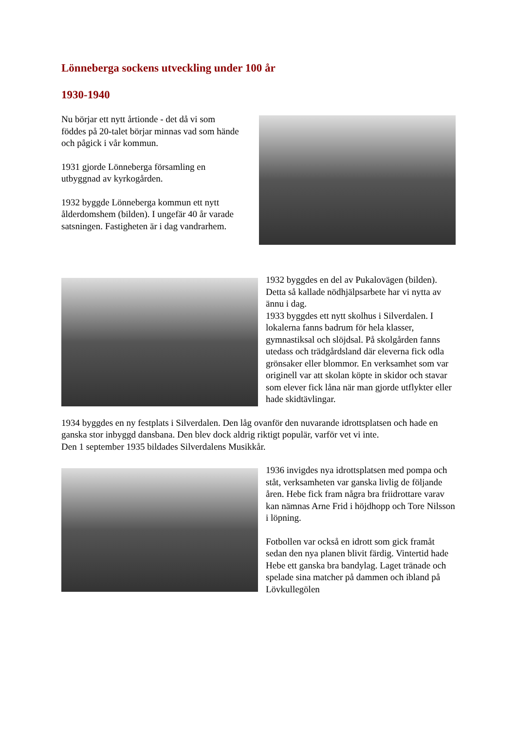Lönneberga sockens utveckling under 100 år
1930-1940
Nu börjar ett nytt årtionde - det då vi som föddes på 20-talet börjar minnas vad som hände och pågick i vår kommun.
1931 gjorde Lönneberga församling en utbyggnad av kyrkogården.
1932 byggde Lönneberga kommun ett nytt ålderdomshem (bilden). I ungefär 40 år varade satsningen. Fastigheten är i dag vandrarhem.
1932 byggdes en del av Pukalovägen (bilden). Detta så kallade nödhjälpsarbete har vi nytta av ännu i dag.
1933 byggdes ett nytt skolhus i Silverdalen. I lokalerna fanns badrum för hela klasser, gymnastiksal och slöjdsal. På skolgården fanns utedass och trädgårdsland där eleverna fick odla grönsaker eller blommor. En verksamhet som var originell var att skolan köpte in skidor och stavar som elever fick låna när man gjorde utflykter eller hade skidtävlingar.
1934 byggdes en ny festplats i Silverdalen. Den låg ovanför den nuvarande idrottsplatsen och hade en ganska stor inbyggd dansbana. Den blev dock aldrig riktigt populär, varför vet vi inte.
Den 1 september 1935 bildades Silverdalens Musikkår.
1936 invigdes nya idrottsplatsen med pompa och ståt, verksamheten var ganska livlig de följande åren. Hebe fick fram några bra friidrottare varav kan nämnas Arne Frid i höjdhopp och Tore Nilsson i löpning.
Fotbollen var också en idrott som gick framåt sedan den nya planen blivit färdig. Vintertid hade Hebe ett ganska bra bandylag. Laget tränade och spelade sina matcher på dammen och ibland på Lövkullegölen